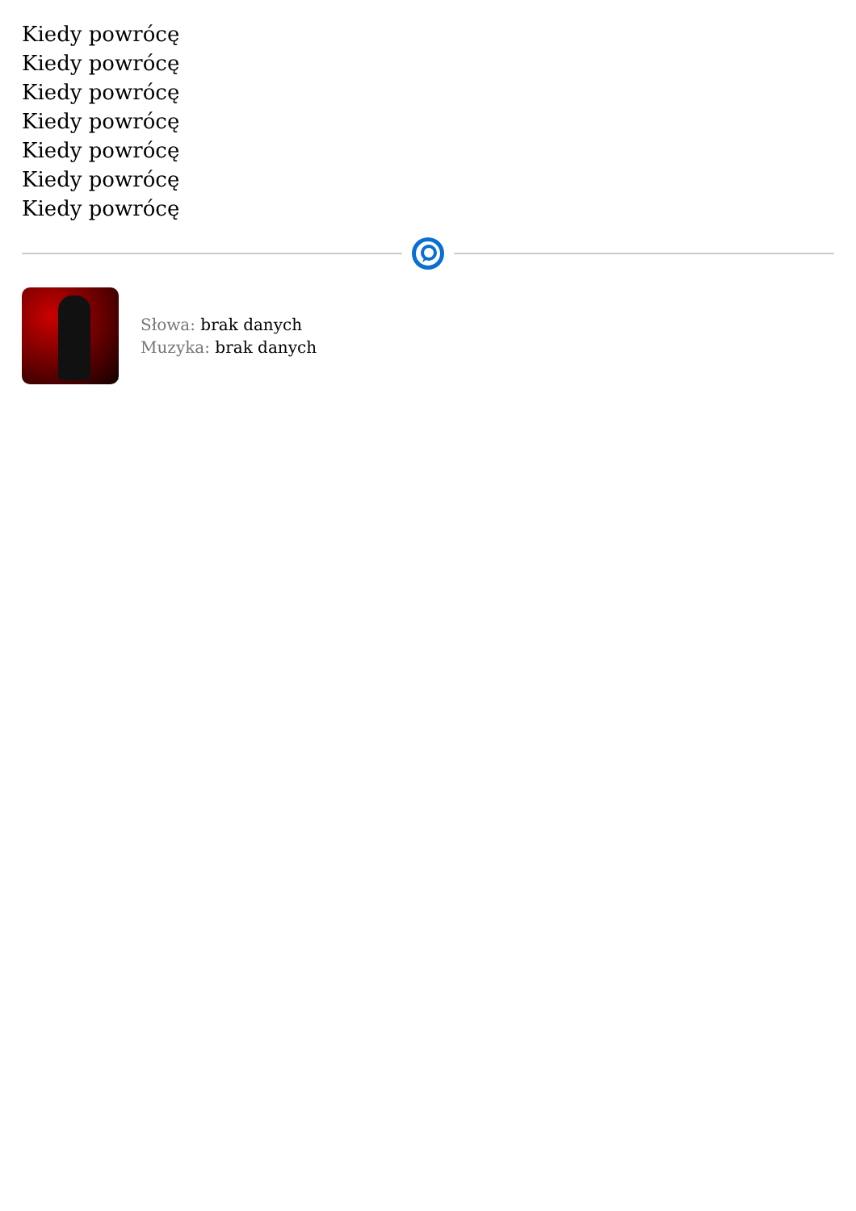Kiedy powrócę
Kiedy powrócę
Kiedy powrócę
Kiedy powrócę
Kiedy powrócę
Kiedy powrócę
Kiedy powrócę
Słowa: brak danych
Muzyka: brak danych